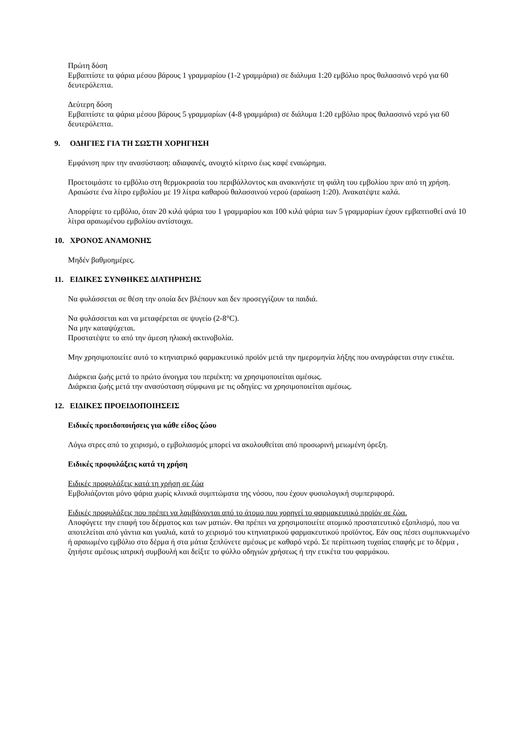Πρώτη δόση
Εμβαπτίστε τα ψάρια μέσου βάρους 1 γραμμαρίου (1-2 γραμμάρια) σε διάλυμα 1:20 εμβόλιο προς θαλασσινό νερό για 60 δευτερόλεπτα.
Δεύτερη δόση
Εμβαπτίστε τα ψάρια μέσου βάρους 5 γραμμαρίων (4-8 γραμμάρια) σε διάλυμα 1:20 εμβόλιο προς θαλασσινό νερό για 60 δευτερόλεπτα.
9. ΟΔΗΓΙΕΣ ΓΙΑ ΤΗ ΣΩΣΤΗ ΧΟΡΗΓΗΣΗ
Εμφάνιση πριν την ανασύσταση: αδιαφανές, ανοιχτό κίτρινο έως καφέ εναιώρημα.
Προετοιμάστε το εμβόλιο στη θερμοκρασία του περιβάλλοντος και ανακινήστε τη φιάλη του εμβολίου πριν από τη χρήση. Αραιώστε ένα λίτρο εμβολίου με 19 λίτρα καθαρού θαλασσινού νερού (αραίωση 1:20). Ανακατέψτε καλά.
Απορρίψτε το εμβόλιο, όταν 20 κιλά ψάρια του 1 γραμμαρίου και 100 κιλά ψάρια των 5 γραμμαρίων έχουν εμβαπτισθεί ανά 10 λίτρα αραιωμένου εμβολίου αντίστοιχα.
10. ΧΡΟΝΟΣ ΑΝΑΜΟΝΗΣ
Μηδέν βαθμοημέρες.
11. ΕΙΔΙΚΕΣ ΣΥΝΘΗΚΕΣ ΔΙΑΤΗΡΗΣΗΣ
Να φυλάσσεται σε θέση την οποία δεν βλέπουν και δεν προσεγγίζουν τα παιδιά.
Να φυλάσσεται και να μεταφέρεται σε ψυγείο (2-8°C).
Να μην καταψύχεται.
Προστατέψτε το από την άμεση ηλιακή ακτινοβολία.
Μην χρησιμοποιείτε αυτό το κτηνιατρικό φαρμακευτικό προϊόν μετά την ημερομηνία λήξης που αναγράφεται στην ετικέτα.
Διάρκεια ζωής μετά το πρώτο άνοιγμα του περιέκτη: να χρησιμοποιείται αμέσως.
Διάρκεια ζωής μετά την ανασύσταση σύμφωνα με τις οδηγίες: να χρησιμοποιείται αμέσως.
12. ΕΙΔΙΚΕΣ ΠΡΟΕΙΔΟΠΟΙΗΣΕΙΣ
Ειδικές προειδοποιήσεις για κάθε είδος ζώου
Λόγω στρες από το χειρισμό, ο εμβολιασμός μπορεί να ακολουθείται από προσωρινή μειωμένη όρεξη.
Ειδικές προφυλάξεις κατά τη χρήση
Ειδικές προφυλάξεις κατά τη χρήση σε ζώα
Εμβολιάζονται μόνο ψάρια χωρίς κλινικά συμπτώματα της νόσου, που έχουν φυσιολογική συμπεριφορά.
Ειδικές προφυλάξεις που πρέπει να λαμβάνονται από το άτομο που χορηγεί το φαρμακευτικό προϊόν σε ζώα.
Αποφύγετε την επαφή του δέρματος και των ματιών. Θα πρέπει να χρησιμοποιείτε ατομικό προστατευτικό εξοπλισμό, που να αποτελείται από γάντια και γυαλιά, κατά το χειρισμό του κτηνιατρικού φαρμακευτικού προϊόντος. Εάν σας πέσει συμπυκνωμένο ή αραιωμένο εμβόλιο στο δέρμα ή στα μάτια ξεπλύνετε αμέσως με καθαρό νερό. Σε περίπτωση τυχαίας επαφής με το δέρμα , ζητήστε αμέσως ιατρική συμβουλή και δείξτε το φύλλο οδηγιών χρήσεως ή την ετικέτα του φαρμάκου.